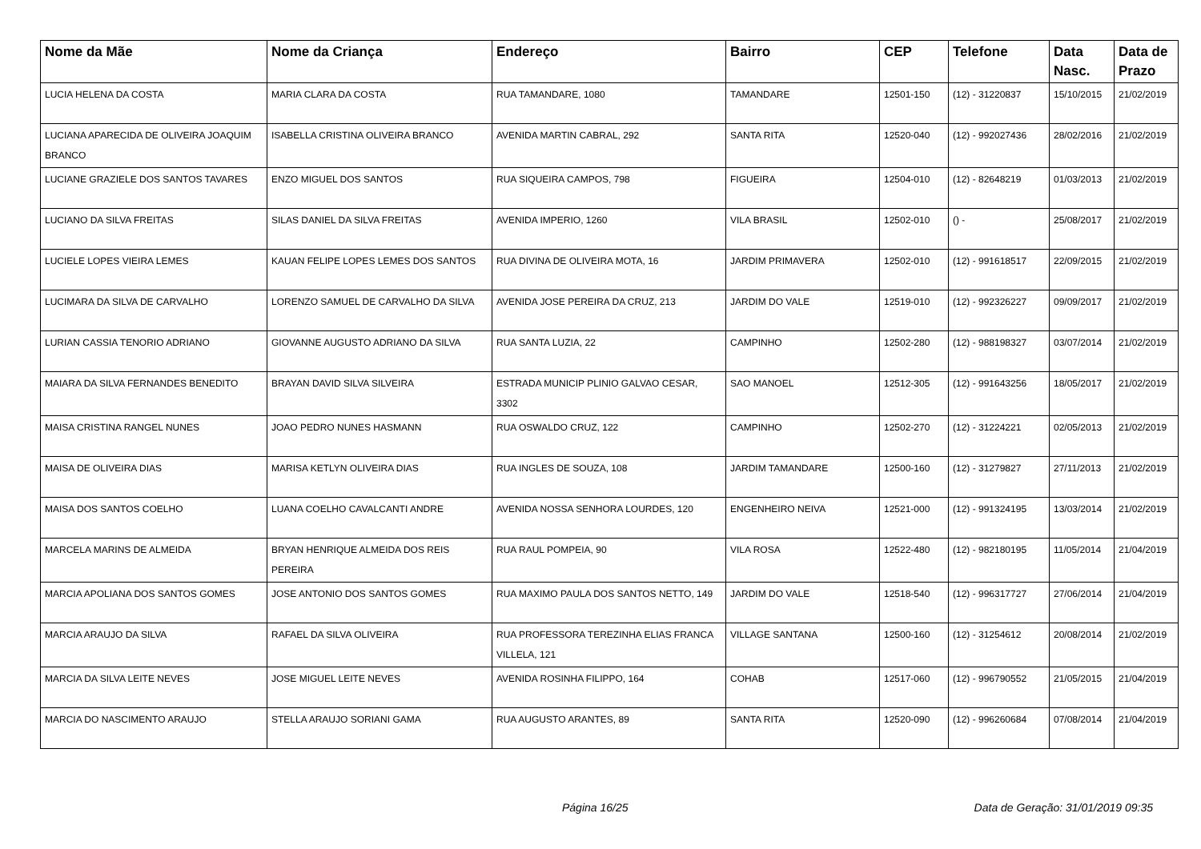| Nome da Mãe | Nome da Criança | Endereço | Bairro | CEP | Telefone | Data Nasc. | Data de Prazo |
| --- | --- | --- | --- | --- | --- | --- | --- |
| LUCIA HELENA DA COSTA | MARIA CLARA DA COSTA | RUA TAMANDARE, 1080 | TAMANDARE | 12501-150 | (12) - 31220837 | 15/10/2015 | 21/02/2019 |
| LUCIANA APARECIDA DE OLIVEIRA JOAQUIM BRANCO | ISABELLA CRISTINA OLIVEIRA BRANCO | AVENIDA MARTIN CABRAL, 292 | SANTA RITA | 12520-040 | (12) - 992027436 | 28/02/2016 | 21/02/2019 |
| LUCIANE GRAZIELE DOS SANTOS TAVARES | ENZO MIGUEL DOS SANTOS | RUA SIQUEIRA CAMPOS, 798 | FIGUEIRA | 12504-010 | (12) - 82648219 | 01/03/2013 | 21/02/2019 |
| LUCIANO DA SILVA FREITAS | SILAS DANIEL DA SILVA FREITAS | AVENIDA IMPERIO, 1260 | VILA BRASIL | 12502-010 | () - | 25/08/2017 | 21/02/2019 |
| LUCIELE LOPES VIEIRA LEMES | KAUAN FELIPE LOPES LEMES DOS SANTOS | RUA DIVINA DE OLIVEIRA MOTA, 16 | JARDIM PRIMAVERA | 12502-010 | (12) - 991618517 | 22/09/2015 | 21/02/2019 |
| LUCIMARA DA SILVA DE CARVALHO | LORENZO SAMUEL DE CARVALHO DA SILVA | AVENIDA JOSE PEREIRA DA CRUZ, 213 | JARDIM DO VALE | 12519-010 | (12) - 992326227 | 09/09/2017 | 21/02/2019 |
| LURIAN CASSIA TENORIO ADRIANO | GIOVANNE AUGUSTO ADRIANO DA SILVA | RUA SANTA LUZIA, 22 | CAMPINHO | 12502-280 | (12) - 988198327 | 03/07/2014 | 21/02/2019 |
| MAIARA DA SILVA FERNANDES BENEDITO | BRAYAN DAVID SILVA SILVEIRA | ESTRADA MUNICIP PLINIO GALVAO CESAR, 3302 | SAO MANOEL | 12512-305 | (12) - 991643256 | 18/05/2017 | 21/02/2019 |
| MAISA CRISTINA RANGEL NUNES | JOAO PEDRO NUNES HASMANN | RUA OSWALDO CRUZ, 122 | CAMPINHO | 12502-270 | (12) - 31224221 | 02/05/2013 | 21/02/2019 |
| MAISA DE OLIVEIRA DIAS | MARISA KETLYN OLIVEIRA DIAS | RUA INGLES DE SOUZA, 108 | JARDIM TAMANDARE | 12500-160 | (12) - 31279827 | 27/11/2013 | 21/02/2019 |
| MAISA DOS SANTOS COELHO | LUANA COELHO CAVALCANTI ANDRE | AVENIDA NOSSA SENHORA LOURDES, 120 | ENGENHEIRO NEIVA | 12521-000 | (12) - 991324195 | 13/03/2014 | 21/02/2019 |
| MARCELA MARINS DE ALMEIDA | BRYAN HENRIQUE ALMEIDA DOS REIS PEREIRA | RUA RAUL POMPEIA, 90 | VILA ROSA | 12522-480 | (12) - 982180195 | 11/05/2014 | 21/04/2019 |
| MARCIA APOLIANA DOS SANTOS GOMES | JOSE ANTONIO DOS SANTOS GOMES | RUA MAXIMO PAULA DOS SANTOS NETTO, 149 | JARDIM DO VALE | 12518-540 | (12) - 996317727 | 27/06/2014 | 21/04/2019 |
| MARCIA ARAUJO DA SILVA | RAFAEL DA SILVA OLIVEIRA | RUA PROFESSORA TEREZINHA ELIAS FRANCA VILLELA, 121 | VILLAGE SANTANA | 12500-160 | (12) - 31254612 | 20/08/2014 | 21/02/2019 |
| MARCIA DA SILVA LEITE NEVES | JOSE MIGUEL LEITE NEVES | AVENIDA ROSINHA FILIPPO, 164 | COHAB | 12517-060 | (12) - 996790552 | 21/05/2015 | 21/04/2019 |
| MARCIA DO NASCIMENTO ARAUJO | STELLA ARAUJO SORIANI GAMA | RUA AUGUSTO ARANTES, 89 | SANTA RITA | 12520-090 | (12) - 996260684 | 07/08/2014 | 21/04/2019 |
Página 16/25 Data de Geração: 31/01/2019 09:35